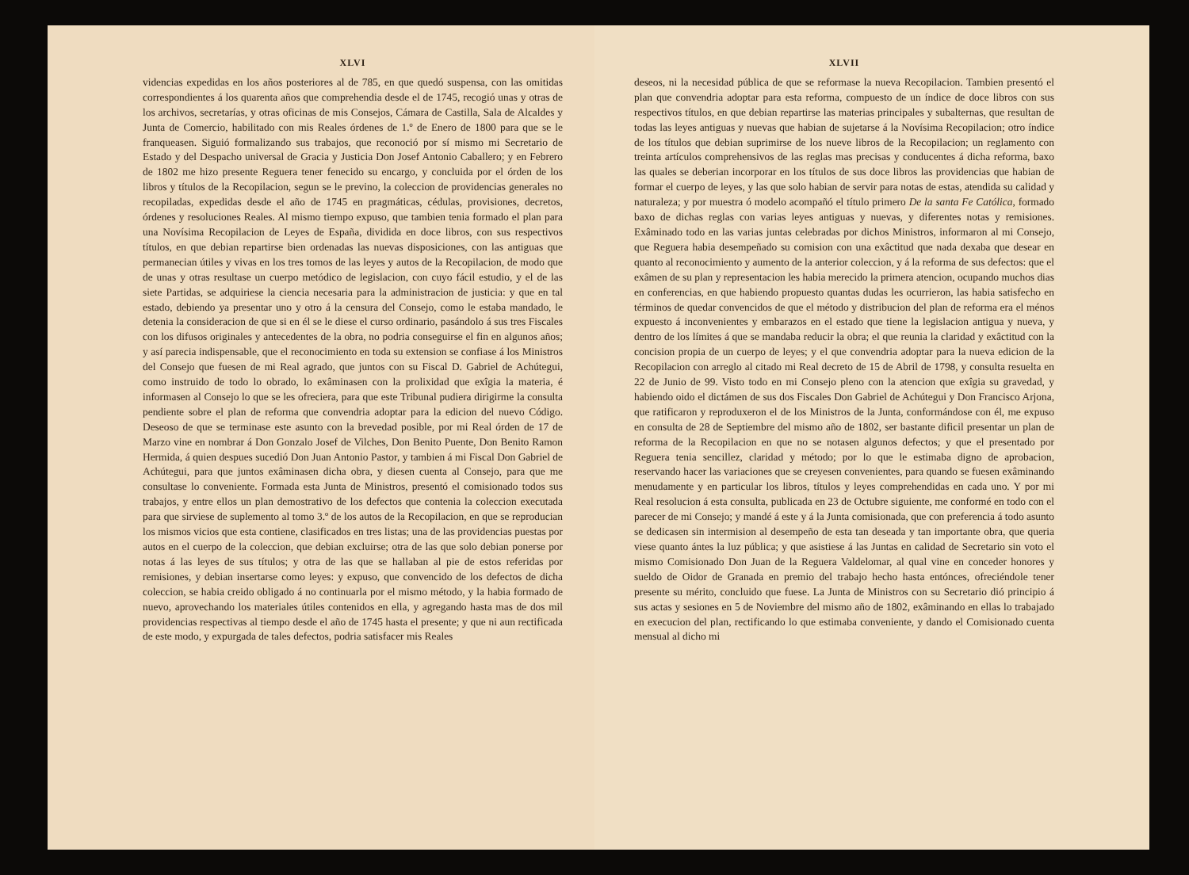XLVI
videncias expedidas en los años posteriores al de 785, en que quedó suspensa, con las omitidas correspondientes á los quarenta años que comprehendia desde el de 1745, recogió unas y otras de los archivos, secretarías, y otras oficinas de mis Consejos, Cámara de Castilla, Sala de Alcaldes y Junta de Comercio, habilitado con mis Reales órdenes de 1.º de Enero de 1800 para que se le franqueasen. Siguió formalizando sus trabajos, que reconoció por sí mismo mi Secretario de Estado y del Despacho universal de Gracia y Justicia Don Josef Antonio Caballero; y en Febrero de 1802 me hizo presente Reguera tener fenecido su encargo, y concluida por el órden de los libros y títulos de la Recopilacion, segun se le previno, la coleccion de providencias generales no recopiladas, expedidas desde el año de 1745 en pragmáticas, cédulas, provisiones, decretos, órdenes y resoluciones Reales. Al mismo tiempo expuso, que tambien tenia formado el plan para una Novísima Recopilacion de Leyes de España, dividida en doce libros, con sus respectivos títulos, en que debian repartirse bien ordenadas las nuevas disposiciones, con las antiguas que permanecian útiles y vivas en los tres tomos de las leyes y autos de la Recopilacion, de modo que de unas y otras resultase un cuerpo metódico de legislacion, con cuyo fácil estudio, y el de las siete Partidas, se adquiriese la ciencia necesaria para la administracion de justicia: y que en tal estado, debiendo ya presentar uno y otro á la censura del Consejo, como le estaba mandado, le detenia la consideracion de que si en él se le diese el curso ordinario, pasándolo á sus tres Fiscales con los difusos originales y antecedentes de la obra, no podria conseguirse el fin en algunos años; y así parecia indispensable, que el reconocimiento en toda su extension se confiase á los Ministros del Consejo que fuesen de mi Real agrado, que juntos con su Fiscal D. Gabriel de Achútegui, como instruido de todo lo obrado, lo exâminasen con la prolixidad que exîgia la materia, é informasen al Consejo lo que se les ofreciera, para que este Tribunal pudiera dirigirme la consulta pendiente sobre el plan de reforma que convendria adoptar para la edicion del nuevo Código. Deseoso de que se terminase este asunto con la brevedad posible, por mi Real órden de 17 de Marzo vine en nombrar á Don Gonzalo Josef de Vilches, Don Benito Puente, Don Benito Ramon Hermida, á quien despues sucedió Don Juan Antonio Pastor, y tambien á mi Fiscal Don Gabriel de Achútegui, para que juntos exâminasen dicha obra, y diesen cuenta al Consejo, para que me consultase lo conveniente. Formada esta Junta de Ministros, presentó el comisionado todos sus trabajos, y entre ellos un plan demostrativo de los defectos que contenia la coleccion executada para que sirviese de suplemento al tomo 3.º de los autos de la Recopilacion, en que se reproducian los mismos vicios que esta contiene, clasificados en tres listas; una de las providencias puestas por autos en el cuerpo de la coleccion, que debian excluirse; otra de las que solo debian ponerse por notas á las leyes de sus títulos; y otra de las que se hallaban al pie de estos referidas por remisiones, y debian insertarse como leyes: y expuso, que convencido de los defectos de dicha coleccion, se habia creido obligado á no continuarla por el mismo método, y la habia formado de nuevo, aprovechando los materiales útiles contenidos en ella, y agregando hasta mas de dos mil providencias respectivas al tiempo desde el año de 1745 hasta el presente; y que ni aun rectificada de este modo, y expurgada de tales defectos, podria satisfacer mis Reales
XLVII
deseos, ni la necesidad pública de que se reformase la nueva Recopilacion. Tambien presentó el plan que convendria adoptar para esta reforma, compuesto de un índice de doce libros con sus respectivos títulos, en que debian repartirse las materias principales y subalternas, que resultan de todas las leyes antiguas y nuevas que habian de sujetarse á la Novísima Recopilacion; otro índice de los títulos que debian suprimirse de los nueve libros de la Recopilacion; un reglamento con treinta artículos comprehensivos de las reglas mas precisas y conducentes á dicha reforma, baxo las quales se deberian incorporar en los títulos de sus doce libros las providencias que habian de formar el cuerpo de leyes, y las que solo habian de servir para notas de estas, atendida su calidad y naturaleza; y por muestra ó modelo acompañó el título primero De la santa Fe Católica, formado baxo de dichas reglas con varias leyes antiguas y nuevas, y diferentes notas y remisiones. Exâminado todo en las varias juntas celebradas por dichos Ministros, informaron al mi Consejo, que Reguera habia desempeñado su comision con una exâctitud que nada dexaba que desear en quanto al reconocimiento y aumento de la anterior coleccion, y á la reforma de sus defectos: que el exâmen de su plan y representacion les habia merecido la primera atencion, ocupando muchos dias en conferencias, en que habiendo propuesto quantas dudas les ocurrieron, las habia satisfecho en términos de quedar convencidos de que el método y distribucion del plan de reforma era el ménos expuesto á inconvenientes y embarazos en el estado que tiene la legislacion antigua y nueva, y dentro de los límites á que se mandaba reducir la obra; el que reunia la claridad y exâctitud con la concision propia de un cuerpo de leyes; y el que convendria adoptar para la nueva edicion de la Recopilacion con arreglo al citado mi Real decreto de 15 de Abril de 1798, y consulta resuelta en 22 de Junio de 99. Visto todo en mi Consejo pleno con la atencion que exîgia su gravedad, y habiendo oido el dictámen de sus dos Fiscales Don Gabriel de Achútegui y Don Francisco Arjona, que ratificaron y reproduxeron el de los Ministros de la Junta, conformándose con él, me expuso en consulta de 28 de Septiembre del mismo año de 1802, ser bastante dificil presentar un plan de reforma de la Recopilacion en que no se notasen algunos defectos; y que el presentado por Reguera tenia sencillez, claridad y método; por lo que le estimaba digno de aprobacion, reservando hacer las variaciones que se creyesen convenientes, para quando se fuesen exâminando menudamente y en particular los libros, títulos y leyes comprehendidas en cada uno. Y por mi Real resolucion á esta consulta, publicada en 23 de Octubre siguiente, me conformé en todo con el parecer de mi Consejo; y mandé á este y á la Junta comisionada, que con preferencia á todo asunto se dedicasen sin intermision al desempeño de esta tan deseada y tan importante obra, que queria viese quanto ántes la luz pública; y que asistiese á las Juntas en calidad de Secretario sin voto el mismo Comisionado Don Juan de la Reguera Valdelomar, al qual vine en conceder honores y sueldo de Oidor de Granada en premio del trabajo hecho hasta entónces, ofreciéndole tener presente su mérito, concluido que fuese. La Junta de Ministros con su Secretario dió principio á sus actas y sesiones en 5 de Noviembre del mismo año de 1802, exâminando en ellas lo trabajado en execucion del plan, rectificando lo que estimaba conveniente, y dando el Comisionado cuenta mensual al dicho mi